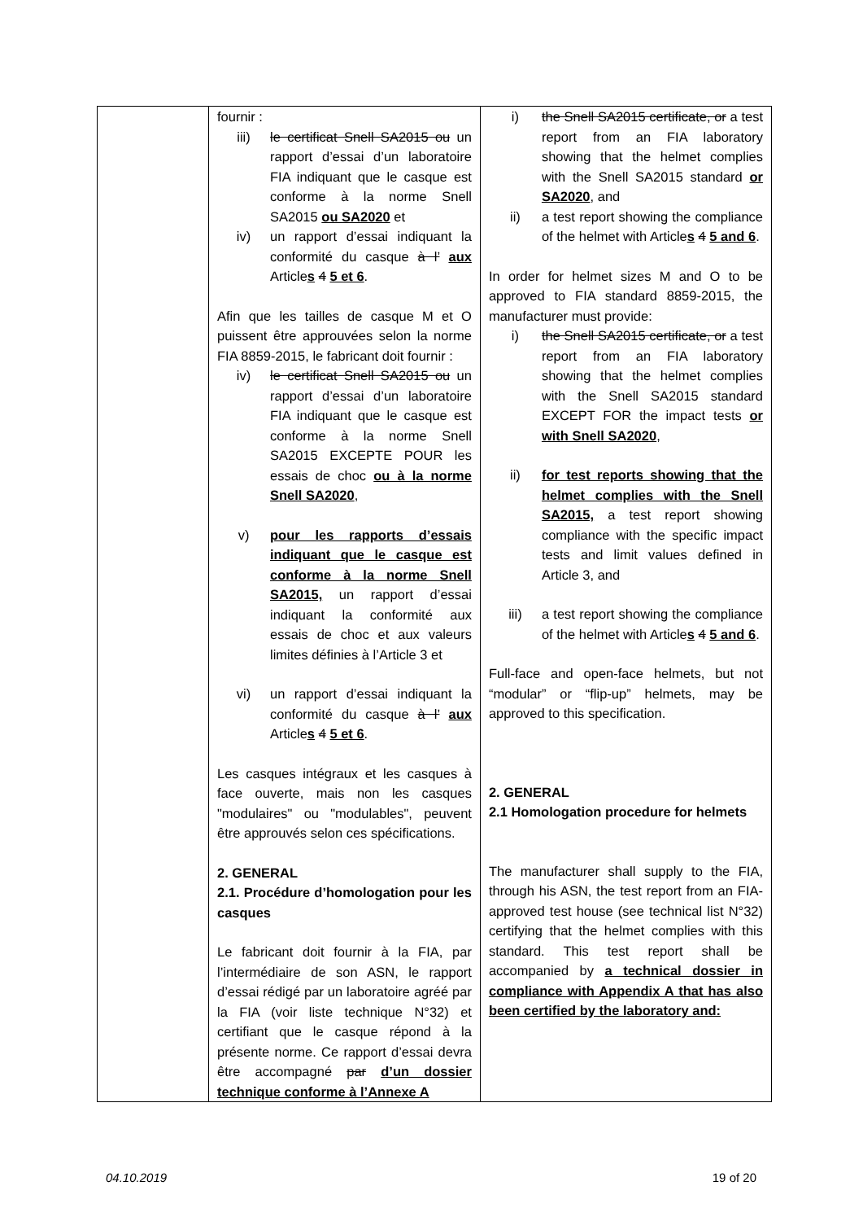| | fournir : iii) le certificat Snell SA2015 ou un rapport d’essai d’un laboratoire FIA indiquant que le casque est conforme à la norme Snell SA2015 ou SA2020 et iv) un rapport d’essai indiquant la conformité du casque à l’ aux Article s 4 5 et 6 . Afin que les tailles de casque M et O puissent être approuvées selon la norme FIA 8859-2015, le fabricant doit fournir : iv) le certificat Snell SA2015 ou un rapport d’essai d’un laboratoire FIA indiquant que le casque est conforme à la norme Snell SA2015 EXCEPTE POUR les essais de choc ou à la norme Snell SA2020 , v) pour les rapports d’essais indiquant que le casque est conforme à la norme Snell SA2015, un rapport d’essai indiquant la conformité aux essais de choc et aux valeurs limites définies à l’Article 3 et vi) un rapport d’essai indiquant la conformité du casque à l’ aux Article s 4 5 et 6 . Les casques intégraux et les casques à face ouverte, mais non les casques "modulaires" ou "modulables", peuvent être approuvés selon ces spécifications. 2. GENERAL 2.1. Procédure d’homologation pour les casques Le fabricant doit fournir à la FIA, par l’intermédiaire de son ASN, le rapport d’essai rédigé par un laboratoire agréé par la FIA (voir liste technique N°32) et certifiant que le casque répond à la présente norme. Ce rapport d’essai devra être accompagné par d’un dossier technique conforme à l’Annexe A | i) the Snell SA2015 certificate, or a test report from an FIA laboratory showing that the helmet complies with the Snell SA2015 standard or SA2020 , and ii) a test report showing the compliance of the helmet with Article s 4 5 and 6 . In order for helmet sizes M and O to be approved to FIA standard 8859-2015, the manufacturer must provide: i) the Snell SA2015 certificate, or a test report from an FIA laboratory showing that the helmet complies with the Snell SA2015 standard EXCEPT FOR the impact tests or with Snell SA2020 , ii) for test reports showing that the helmet complies with the Snell SA2015, a test report showing compliance with the specific impact tests and limit values defined in Article 3, and iii) a test report showing the compliance of the helmet with Article s 4 5 and 6 . Full-face and open-face helmets, but not “modular” or “flip-up” helmets, may be approved to this specification. 2. GENERAL 2.1 Homologation procedure for helmets The manufacturer shall supply to the FIA, through his ASN, the test report from an FIA-approved test house (see technical list N°32) certifying that the helmet complies with this standard. This test report shall be accompanied by a technical dossier in compliance with Appendix A that has also been certified by the laboratory and: |
04.10.2019 19 of 20